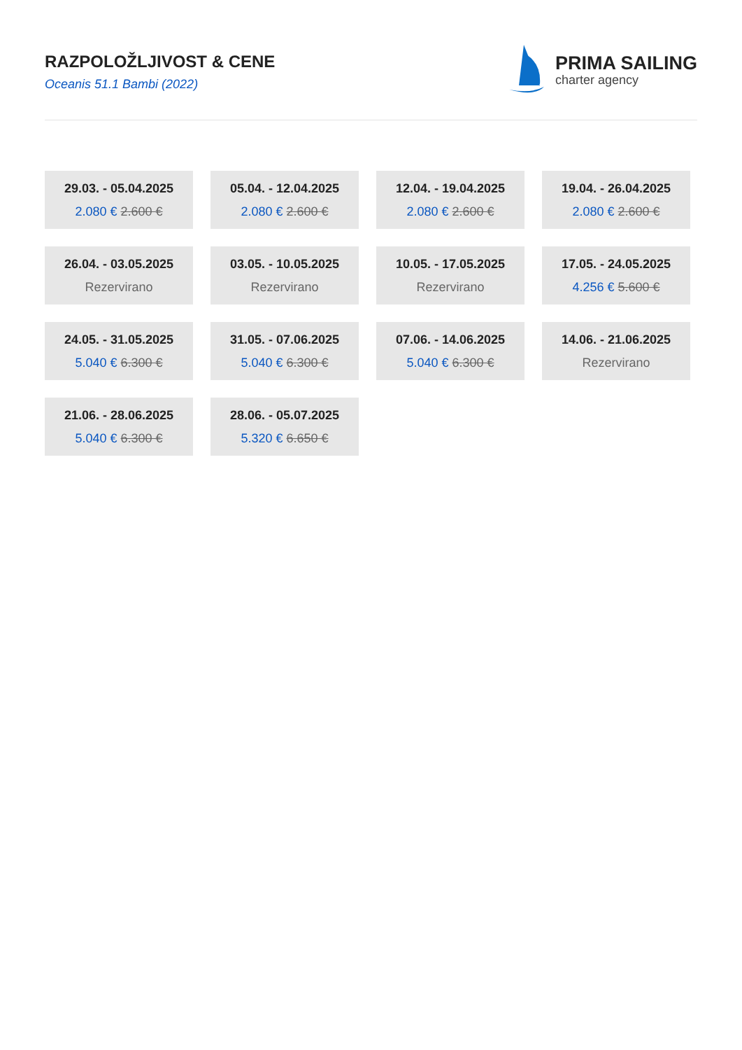RAZPOLOŽLJIVOST & CENE
Oceanis 51.1 Bambi (2022)
PRIMA SAILING
charter agency
29.03. - 05.04.2025
2.080 € 2.600 €
05.04. - 12.04.2025
2.080 € 2.600 €
12.04. - 19.04.2025
2.080 € 2.600 €
19.04. - 26.04.2025
2.080 € 2.600 €
26.04. - 03.05.2025
Rezervirano
03.05. - 10.05.2025
Rezervirano
10.05. - 17.05.2025
Rezervirano
17.05. - 24.05.2025
4.256 € 5.600 €
24.05. - 31.05.2025
5.040 € 6.300 €
31.05. - 07.06.2025
5.040 € 6.300 €
07.06. - 14.06.2025
5.040 € 6.300 €
14.06. - 21.06.2025
Rezervirano
21.06. - 28.06.2025
5.040 € 6.300 €
28.06. - 05.07.2025
5.320 € 6.650 €